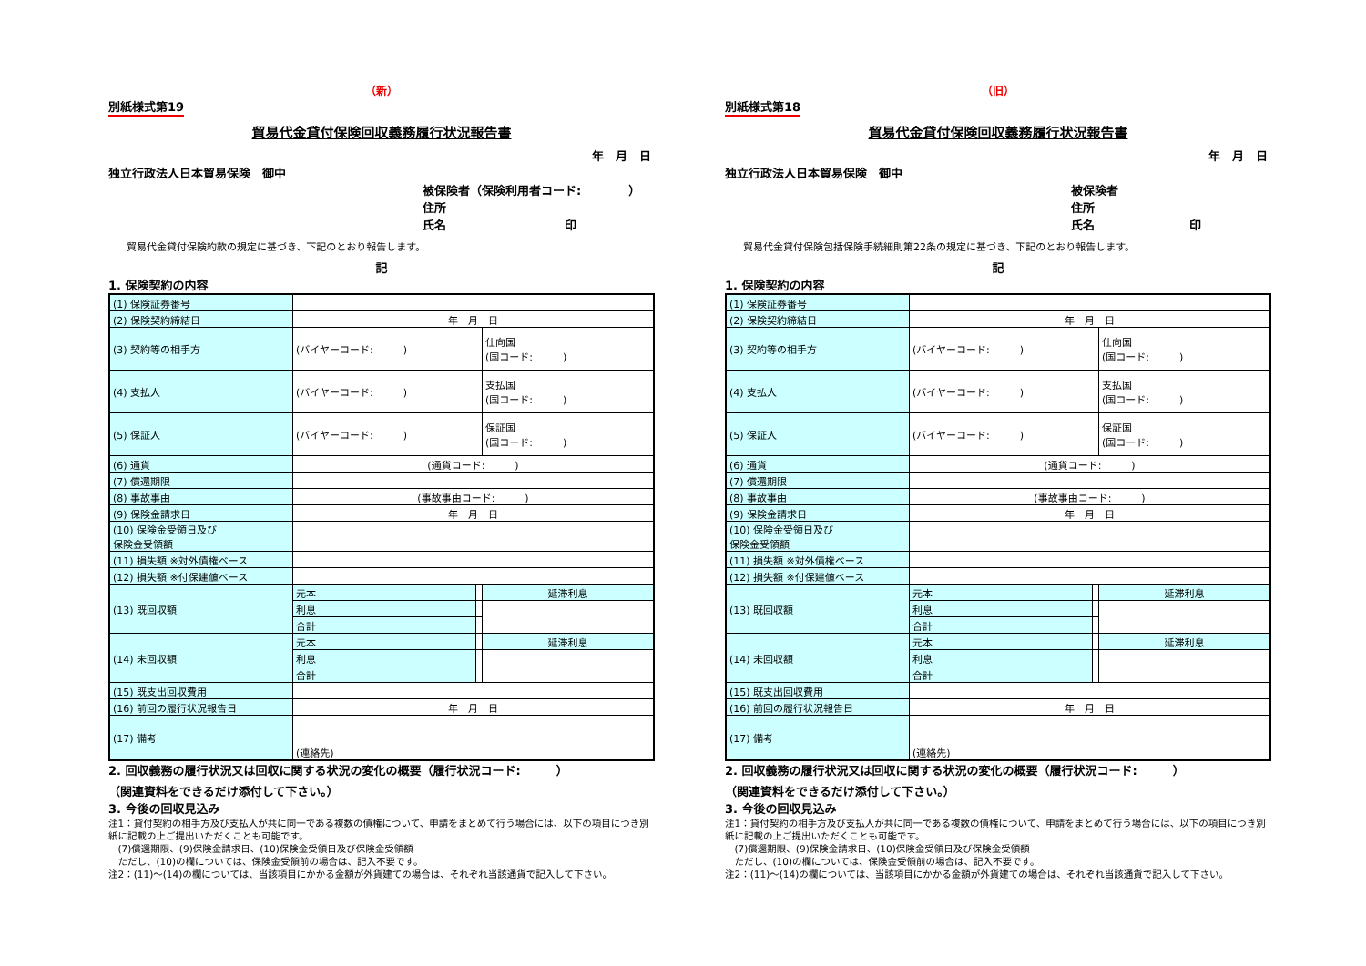（新）
別紙様式第19
貿易代金貸付保険回収義務履行状況報告書
年　月　日
独立行政法人日本貿易保険　御中
被保険者（保険利用者コード:　　　　）
住所
氏名　　　　　　　　　　印
貿易代金貸付保険約款の規定に基づき、下記のとおり報告します。
記
1. 保険契約の内容
| (1) 保険証券番号 | | | |
| (2) 保険契約締結日 | 年 月 日 | | |
| (3) 契約等の相手方 | (バイヤーコード: ) | | 仕向国 (国コード: ) |
| (4) 支払人 | (バイヤーコード: ) | | 支払国 (国コード: ) |
| (5) 保証人 | (バイヤーコード: ) | | 保証国 (国コード: ) |
| (6) 通貨 | (通貨コード: ) | | |
| (7) 償還期限 | | | |
| (8) 事故事由 | (事故事由コード: ) | | |
| (9) 保険金請求日 | 年 月 日 | | |
| (10) 保険金受領日及び 保険金受領額 | | | |
| (11) 損失額 ※対外債権ベース | | | |
| (12) 損失額 ※付保建値ベース | | | |
| (13) 既回収額 | 元本 | | 延滞利息 |
| | 利息 | | |
| | 合計 | | |
| (14) 未回収額 | 元本 | | 延滞利息 |
| | 利息 | | |
| | 合計 | | |
| (15) 既支出回収費用 | | | |
| (16) 前回の履行状況報告日 | 年 月 日 | | |
| (17) 備考 | (連絡先) | | |
2. 回収義務の履行状況又は回収に関する状況の変化の概要（履行状況コード:　　　）
（関連資料をできるだけ添付して下さい。）
3. 今後の回収見込み
注1：貸付契約の相手方及び支払人が共に同一である複数の債権について、申請をまとめて行う場合には、以下の項目につき別紙に記載の上ご提出いただくことも可能です。
　(7)償還期限、(9)保険金請求日、(10)保険金受領日及び保険金受領額
　ただし、(10)の欄については、保険金受領前の場合は、記入不要です。
注2：(11)〜(14)の欄については、当該項目にかかる金額が外貨建ての場合は、それぞれ当該通貨で記入して下さい。
（旧）
別紙様式第18
貿易代金貸付保険回収義務履行状況報告書
年　月　日
独立行政法人日本貿易保険　御中
被保険者
住所
氏名　　　　　　　　印
貿易代金貸付保険包括保険手続細則第22条の規定に基づき、下記のとおり報告します。
記
1. 保険契約の内容
| (1) 保険証券番号 | | | |
| (2) 保険契約締結日 | 年 月 日 | | |
| (3) 契約等の相手方 | (バイヤーコード: ) | | 仕向国 (国コード: ) |
| (4) 支払人 | (バイヤーコード: ) | | 支払国 (国コード: ) |
| (5) 保証人 | (バイヤーコード: ) | | 保証国 (国コード: ) |
| (6) 通貨 | (通貨コード: ) | | |
| (7) 償還期限 | | | |
| (8) 事故事由 | (事故事由コード: ) | | |
| (9) 保険金請求日 | 年 月 日 | | |
| (10) 保険金受領日及び 保険金受領額 | | | |
| (11) 損失額 ※対外債権ベース | | | |
| (12) 損失額 ※付保建値ベース | | | |
| (13) 既回収額 | 元本 | | 延滞利息 |
| | 利息 | | |
| | 合計 | | |
| (14) 未回収額 | 元本 | | 延滞利息 |
| | 利息 | | |
| | 合計 | | |
| (15) 既支出回収費用 | | | |
| (16) 前回の履行状況報告日 | 年 月 日 | | |
| (17) 備考 | (連絡先) | | |
2. 回収義務の履行状況又は回収に関する状況の変化の概要（履行状況コード:　　　）
（関連資料をできるだけ添付して下さい。）
3. 今後の回収見込み
注1：貸付契約の相手方及び支払人が共に同一である複数の債権について、申請をまとめて行う場合には、以下の項目につき別紙に記載の上ご提出いただくことも可能です。
　(7)償還期限、(9)保険金請求日、(10)保険金受領日及び保険金受領額
　ただし、(10)の欄については、保険金受領前の場合は、記入不要です。
注2：(11)〜(14)の欄については、当該項目にかかる金額が外貨建ての場合は、それぞれ当該通貨で記入して下さい。